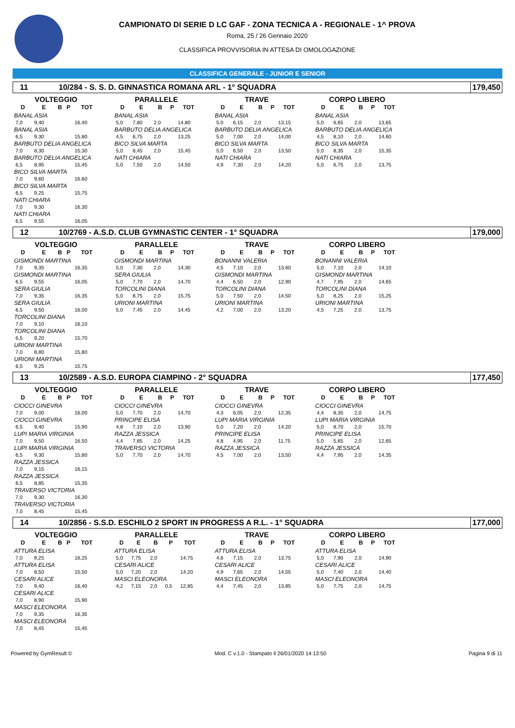CAMPIONATO DI SERIE D LC GAF - ZONA TECNICA A - REGIONALE - 1^ PROVA
Roma, 25 / 26 Gennaio 2020
CLASSIFICA PROVVISORIA IN ATTESA DI OMOLOGAZIONE
CLASSIFICA GENERALE - JUNIOR E SENIOR
11 10/284 - S. S. D. GINNASTICA ROMANA ARL - 1° SQUADRA 179,450
VOLTEGGIO
| D | E | B | P | TOT |
| --- | --- | --- | --- | --- |
| BANAL ASIA | | | | |
| 7,0 | 9,40 | | | 16,40 |
| BANAL ASIA | | | | |
| 6,5 | 9,30 | | | 15,80 |
| BARBUTO DELIA ANGELICA | | | | |
| 7,0 | 8,30 | | | 15,30 |
| BARBUTO DELIA ANGELICA | | | | |
| 6,5 | 8,95 | | | 15,45 |
| BICO SILVA MARTA | | | | |
| 7,0 | 9,60 | | | 16,60 |
| BICO SILVA MARTA | | | | |
| 6,5 | 9,25 | | | 15,75 |
| NATI CHIARA | | | | |
| 7,0 | 9,30 | | | 16,30 |
| NATI CHIARA | | | | |
| 6,5 | 9,55 | | | 16,05 |
PARALLELE
| D | E | B | P | TOT |
| --- | --- | --- | --- | --- |
| BANAL ASIA | | | | |
| 5,0 | 7,80 | 2,0 | | 14,80 |
| BARBUTO DELIA ANGELICA | | | | |
| 4,5 | 6,75 | 2,0 | | 13,25 |
| BICO SILVA MARTA | | | | |
| 5,0 | 8,45 | 2,0 | | 15,45 |
| NATI CHIARA | | | | |
| 5,0 | 7,50 | 2,0 | | 14,50 |
TRAVE
| D | E | B | P | TOT |
| --- | --- | --- | --- | --- |
| BANAL ASIA | | | | |
| 5,0 | 6,15 | 2,0 | | 13,15 |
| BARBUTO DELIA ANGELICA | | | | |
| 5,0 | 7,00 | 2,0 | | 14,00 |
| BICO SILVA MARTA | | | | |
| 5,0 | 6,50 | 2,0 | | 13,50 |
| NATI CHIARA | | | | |
| 4,9 | 7,30 | 2,0 | | 14,20 |
CORPO LIBERO
| D | E | B | P | TOT |
| --- | --- | --- | --- | --- |
| BANAL ASIA | | | | |
| 5,0 | 6,65 | 2,0 | | 13,65 |
| BARBUTO DELIA ANGELICA | | | | |
| 4,5 | 8,10 | 2,0 | | 14,60 |
| BICO SILVA MARTA | | | | |
| 5,0 | 8,35 | 2,0 | | 15,35 |
| NATI CHIARA | | | | |
| 5,0 | 6,75 | 2,0 | | 13,75 |
12 10/2769 - A.S.D. CLUB GYMNASTIC CENTER - 1° SQUADRA 179,000
VOLTEGGIO
| D | E | B | P | TOT |
| --- | --- | --- | --- | --- |
| GISMONDI MARTINA | | | | |
| 7,0 | 9,35 | | | 16,35 |
| GISMONDI MARTINA | | | | |
| 6,5 | 9,55 | | | 16,05 |
| SERA GIULIA | | | | |
| 7,0 | 9,35 | | | 16,35 |
| SERA GIULIA | | | | |
| 6,5 | 9,50 | | | 16,00 |
| TORCOLINI DIANA | | | | |
| 7,0 | 9,10 | | | 16,10 |
| TORCOLINI DIANA | | | | |
| 6,5 | 9,20 | | | 15,70 |
| URIONI MARTINA | | | | |
| 7,0 | 8,80 | | | 15,80 |
| URIONI MARTINA | | | | |
| 6,5 | 9,25 | | | 15,75 |
PARALLELE
| D | E | B | P | TOT |
| --- | --- | --- | --- | --- |
| GISMONDI MARTINA | | | | |
| 5,0 | 7,30 | 2,0 | | 14,30 |
| SERA GIULIA | | | | |
| 5,0 | 7,70 | 2,0 | | 14,70 |
| TORCOLINI DIANA | | | | |
| 5,0 | 8,75 | 2,0 | | 15,75 |
| URIONI MARTINA | | | | |
| 5,0 | 7,45 | 2,0 | | 14,45 |
TRAVE
| D | E | B | P | TOT |
| --- | --- | --- | --- | --- |
| BONANNI VALERIA | | | | |
| 4,5 | 7,10 | 2,0 | | 13,60 |
| GISMONDI MARTINA | | | | |
| 4,4 | 6,50 | 2,0 | | 12,90 |
| TORCOLINI DIANA | | | | |
| 5,0 | 7,50 | 2,0 | | 14,50 |
| URIONI MARTINA | | | | |
| 4,2 | 7,00 | 2,0 | | 13,20 |
CORPO LIBERO
| D | E | B | P | TOT |
| --- | --- | --- | --- | --- |
| BONANNI VALERIA | | | | |
| 5,0 | 7,10 | 2,0 | | 14,10 |
| GISMONDI MARTINA | | | | |
| 4,7 | 7,95 | 2,0 | | 14,65 |
| TORCOLINI DIANA | | | | |
| 5,0 | 8,25 | 2,0 | | 15,25 |
| URIONI MARTINA | | | | |
| 4,5 | 7,25 | 2,0 | | 13,75 |
13 10/2589 - A.S.D. EUROPA CIAMPINO - 2° SQUADRA 177,450
VOLTEGGIO
| D | E | B | P | TOT |
| --- | --- | --- | --- | --- |
| CIOCCI GINEVRA | | | | |
| 7,0 | 9,00 | | | 16,00 |
| CIOCCI GINEVRA | | | | |
| 6,5 | 9,40 | | | 15,90 |
| LUPI MARIA VIRGINIA | | | | |
| 7,0 | 9,50 | | | 16,50 |
| LUPI MARIA VIRGINIA | | | | |
| 6,5 | 9,30 | | | 15,80 |
| RAZZA JESSICA | | | | |
| 7,0 | 9,15 | | | 16,15 |
| RAZZA JESSICA | | | | |
| 6,5 | 8,85 | | | 15,35 |
| TRAVERSO VICTORIA | | | | |
| 7,0 | 9,30 | | | 16,30 |
| TRAVERSO VICTORIA | | | | |
| 7,0 | 8,45 | | | 15,45 |
PARALLELE
| D | E | B | P | TOT |
| --- | --- | --- | --- | --- |
| CIOCCI GINEVRA | | | | |
| 5,0 | 7,70 | 2,0 | | 14,70 |
| PRINCIPE ELISA | | | | |
| 4,8 | 7,10 | 2,0 | | 13,90 |
| RAZZA JESSICA | | | | |
| 4,4 | 7,85 | 2,0 | | 14,25 |
| TRAVERSO VICTORIA | | | | |
| 5,0 | 7,70 | 2,0 | | 14,70 |
TRAVE
| D | E | B | P | TOT |
| --- | --- | --- | --- | --- |
| CIOCCI GINEVRA | | | | |
| 4,3 | 6,05 | 2,0 | | 12,35 |
| LUPI MARIA VIRGINIA | | | | |
| 5,0 | 7,20 | 2,0 | | 14,20 |
| PRINCIPE ELISA | | | | |
| 4,8 | 4,95 | 2,0 | | 11,75 |
| RAZZA JESSICA | | | | |
| 4,5 | 7,00 | 2,0 | | 13,50 |
CORPO LIBERO
| D | E | B | P | TOT |
| --- | --- | --- | --- | --- |
| CIOCCI GINEVRA | | | | |
| 4,4 | 8,35 | 2,0 | | 14,75 |
| LUPI MARIA VIRGINIA | | | | |
| 5,0 | 8,70 | 2,0 | | 15,70 |
| PRINCIPE ELISA | | | | |
| 5,0 | 5,65 | 2,0 | | 12,65 |
| RAZZA JESSICA | | | | |
| 4,4 | 7,95 | 2,0 | | 14,35 |
14 10/2856 - S.S.D. ESCHILO 2 SPORT IN PROGRESS A R.L. - 1° SQUADRA 177,000
VOLTEGGIO
| D | E | B | P | TOT |
| --- | --- | --- | --- | --- |
| ATTURA ELISA | | | | |
| 7,0 | 9,25 | | | 16,25 |
| ATTURA ELISA | | | | |
| 7,0 | 8,50 | | | 15,50 |
| CESARI ALICE | | | | |
| 7,0 | 9,40 | | | 16,40 |
| CESARI ALICE | | | | |
| 7,0 | 8,90 | | | 15,90 |
| MASCI ELEONORA | | | | |
| 7,0 | 9,35 | | | 16,35 |
| MASCI ELEONORA | | | | |
| 7,0 | 8,45 | | | 15,45 |
PARALLELE
| D | E | B | P | TOT |
| --- | --- | --- | --- | --- |
| ATTURA ELISA | | | | |
| 5,0 | 7,75 | 2,0 | | 14,75 |
| CESARI ALICE | | | | |
| 5,0 | 7,20 | 2,0 | | 14,20 |
| MASCI ELEONORA | | | | |
| 4,2 | 7,15 | 2,0 | 0,5 | 12,85 |
TRAVE
| D | E | B | P | TOT |
| --- | --- | --- | --- | --- |
| ATTURA ELISA | | | | |
| 4,6 | 7,15 | 2,0 | | 13,75 |
| CESARI ALICE | | | | |
| 4,9 | 7,65 | 2,0 | | 14,55 |
| MASCI ELEONORA | | | | |
| 4,4 | 7,45 | 2,0 | | 13,85 |
CORPO LIBERO
| D | E | B | P | TOT |
| --- | --- | --- | --- | --- |
| ATTURA ELISA | | | | |
| 5,0 | 7,90 | 2,0 | | 14,90 |
| CESARI ALICE | | | | |
| 5,0 | 7,40 | 2,0 | | 14,40 |
| MASCI ELEONORA | | | | |
| 5,0 | 7,75 | 2,0 | | 14,75 |
Powered by GymResult © Mod. C v.1.0 - Stampato il 26/01/2020 14:13:50 Pagina 9 di 11